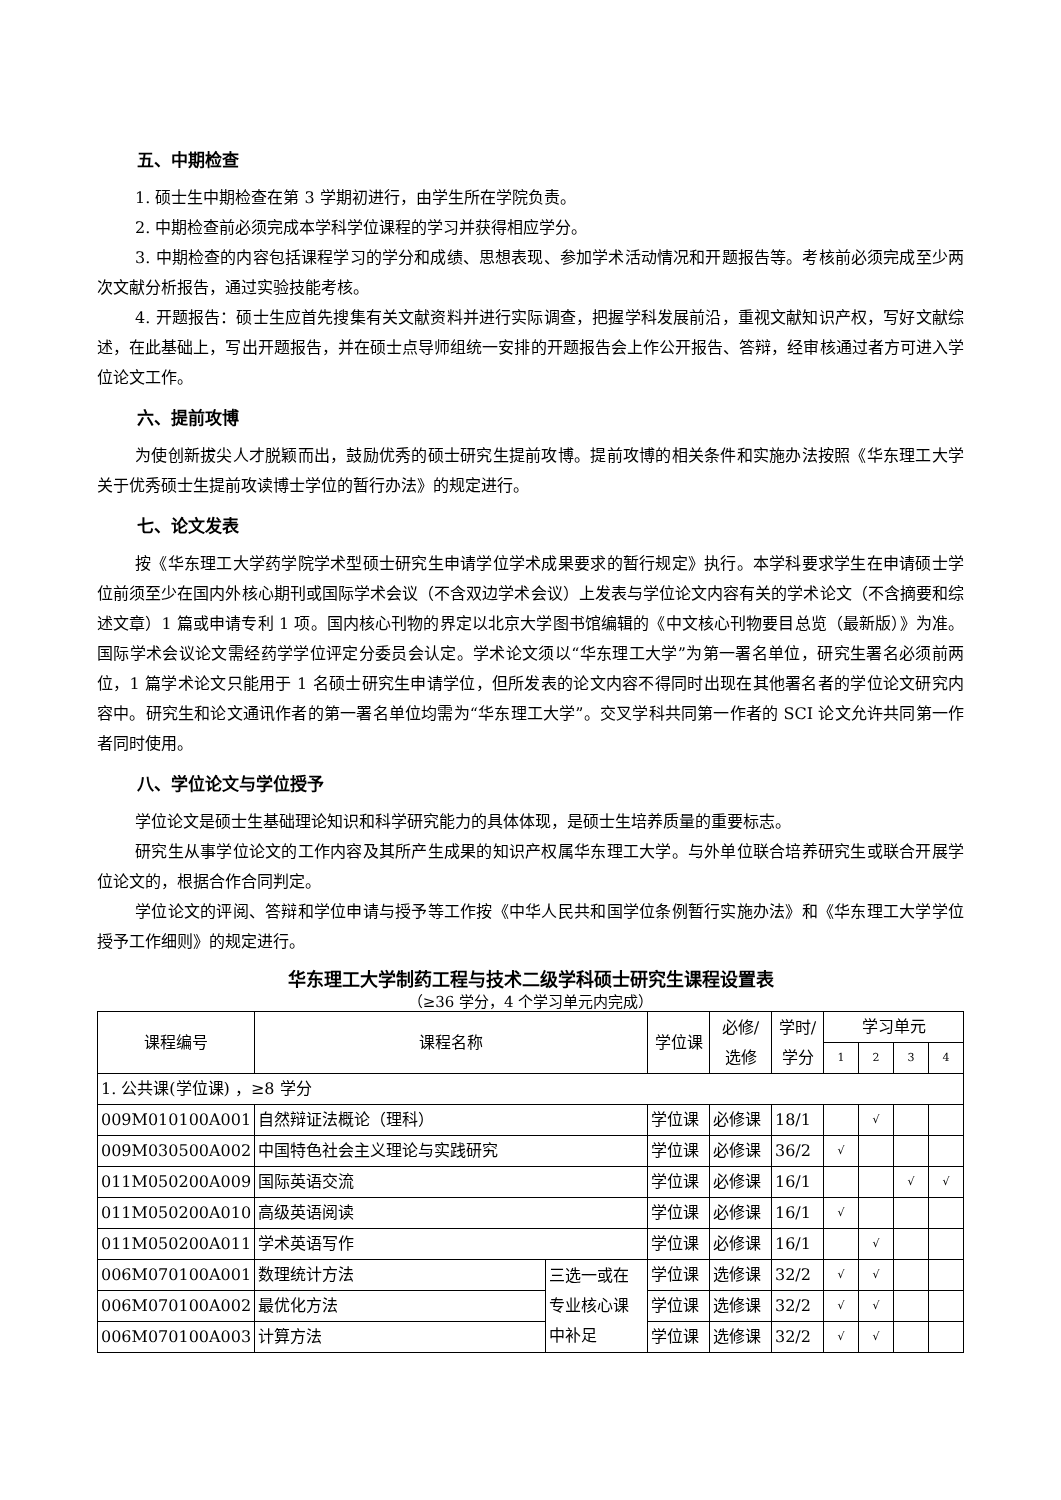五、中期检查
1. 硕士生中期检查在第 3 学期初进行，由学生所在学院负责。
2. 中期检查前必须完成本学科学位课程的学习并获得相应学分。
3. 中期检查的内容包括课程学习的学分和成绩、思想表现、参加学术活动情况和开题报告等。考核前必须完成至少两次文献分析报告，通过实验技能考核。
4. 开题报告：硕士生应首先搜集有关文献资料并进行实际调查，把握学科发展前沿，重视文献知识产权，写好文献综述，在此基础上，写出开题报告，并在硕士点导师组统一安排的开题报告会上作公开报告、答辩，经审核通过者方可进入学位论文工作。
六、提前攻博
为使创新拔尖人才脱颖而出，鼓励优秀的硕士研究生提前攻博。提前攻博的相关条件和实施办法按照《华东理工大学关于优秀硕士生提前攻读博士学位的暂行办法》的规定进行。
七、论文发表
按《华东理工大学药学院学术型硕士研究生申请学位学术成果要求的暂行规定》执行。本学科要求学生在申请硕士学位前须至少在国内外核心期刊或国际学术会议（不含双边学术会议）上发表与学位论文内容有关的学术论文（不含摘要和综述文章）1 篇或申请专利 1 项。国内核心刊物的界定以北京大学图书馆编辑的《中文核心刊物要目总览（最新版）》为准。国际学术会议论文需经药学学位评定分委员会认定。学术论文须以“华东理工大学”为第一署名单位，研究生署名必须前两位，1 篇学术论文只能用于 1 名硕士研究生申请学位，但所发表的论文内容不得同时出现在其他署名者的学位论文研究内容中。研究生和论文通讯作者的第一署名单位均需为“华东理工大学”。交叉学科共同第一作者的 SCI 论文允许共同第一作者同时使用。
八、学位论文与学位授予
学位论文是硕士生基础理论知识和科学研究能力的具体体现，是硕士生培养质量的重要标志。
研究生从事学位论文的工作内容及其所产生成果的知识产权属华东理工大学。与外单位联合培养研究生或联合开展学位论文的，根据合作合同判定。
学位论文的评阅、答辩和学位申请与授予等工作按《中华人民共和国学位条例暂行实施办法》和《华东理工大学学位授予工作细则》的规定进行。
华东理工大学制药工程与技术二级学科硕士研究生课程设置表
（≥36 学分，4 个学习单元内完成）
| 课程编号 | 课程名称 | | 学位课 | 必修/ 选修 | 学时/ 学分 | 学习单元 | | | |
| --- | --- | --- | --- | --- | --- | --- | --- | --- | --- |
| | | | | | | 1 | 2 | 3 | 4 |
| 1. 公共课(学位课) ，≥8 学分 | | | | | | | | | |
| 009M010100A001 | 自然辩证法概论（理科） | | 学位课 | 必修课 | 18/1 | | √ | | |
| 009M030500A002 | 中国特色社会主义理论与实践研究 | | 学位课 | 必修课 | 36/2 | √ | | | |
| 011M050200A009 | 国际英语交流 | | 学位课 | 必修课 | 16/1 | | | √ | √ |
| 011M050200A010 | 高级英语阅读 | | 学位课 | 必修课 | 16/1 | √ | | | |
| 011M050200A011 | 学术英语写作 | | 学位课 | 必修课 | 16/1 | | √ | | |
| 006M070100A001 | 数理统计方法 | 三选一或在专业核心课中补足 | 学位课 | 选修课 | 32/2 | √ | √ | | |
| 006M070100A002 | 最优化方法 | | 学位课 | 选修课 | 32/2 | √ | √ | | |
| 006M070100A003 | 计算方法 | | 学位课 | 选修课 | 32/2 | √ | √ | | |